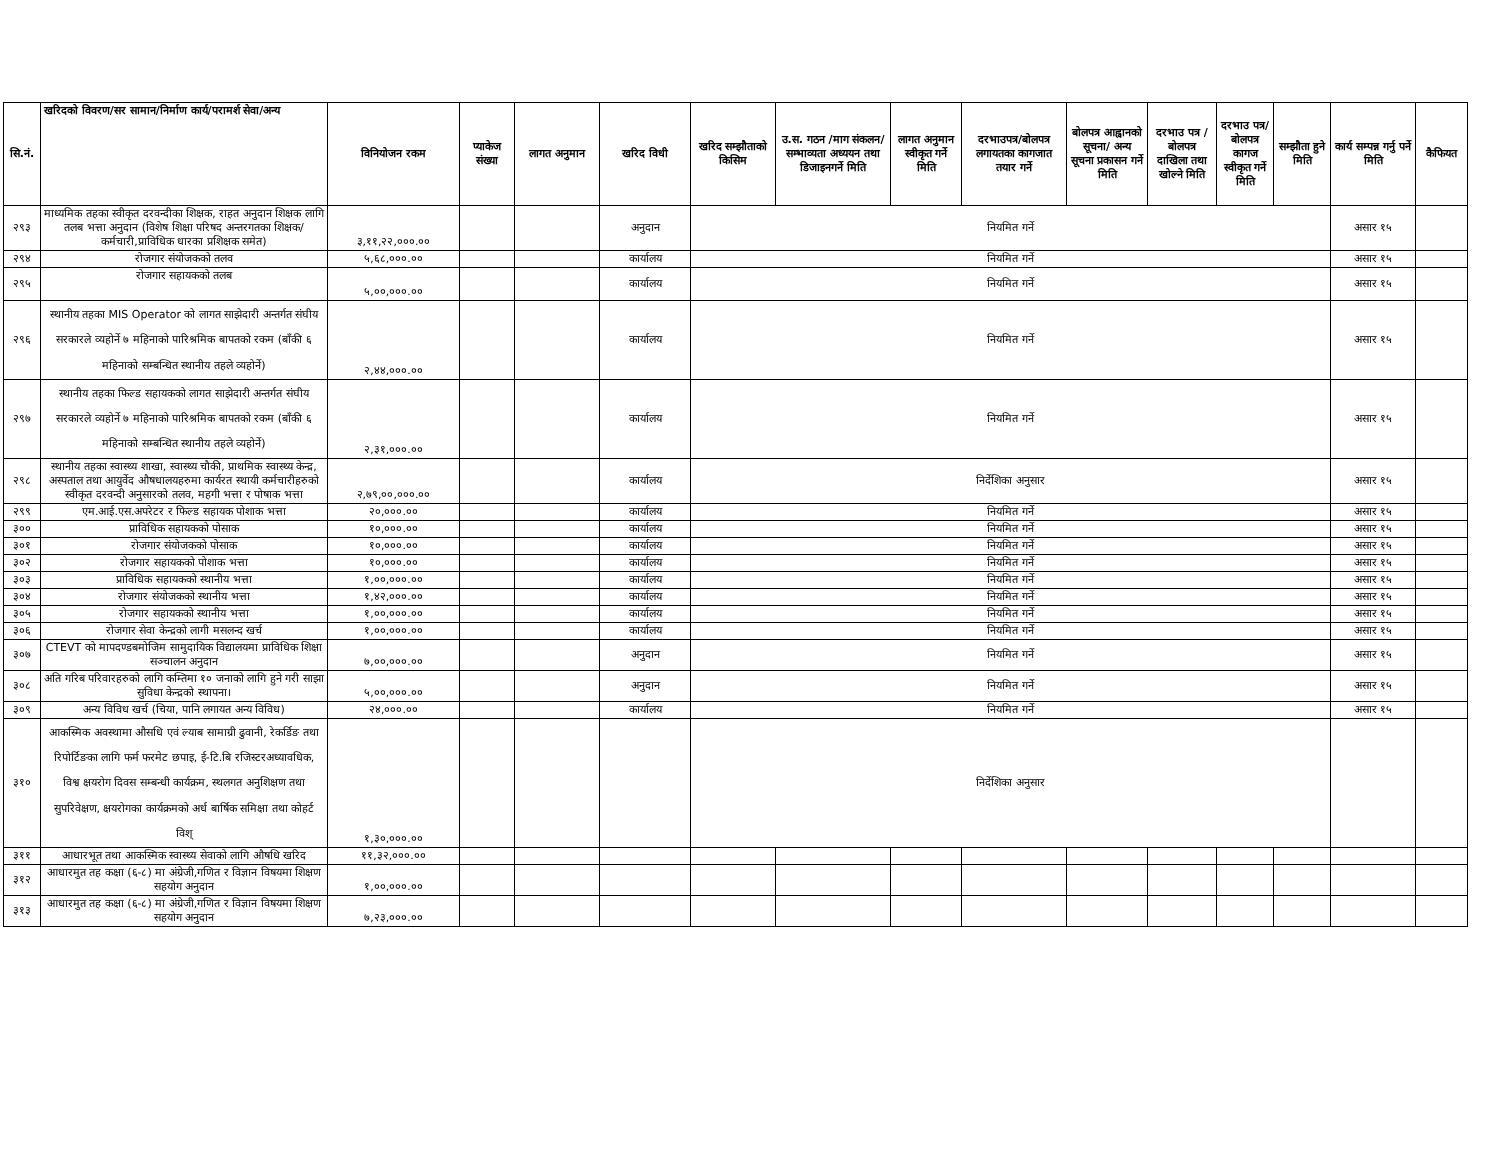| सि.नं. | खरिदको विवरण/सर सामान/निर्माण कार्य/परामर्श सेवा/अन्य | विनियोजन रकम | प्याकेज संख्या | लागत अनुमान | खरिद विधी | खरिद सम्झौताको किसिम | उ.स. गठन /माग संकलन/सम्भाव्यता अध्ययन तथा डिजाइनगर्ने मिति | लागत अनुमान स्वीकृत गर्ने मिति | दरभाउपत्र/बोलपत्र लगायतका कागजात तयार गर्ने | बोलपत्र आह्वानको सूचना/ अन्य सूचना प्रकासन गर्ने मिति | दरभाउ पत्र /बोलपत्र दाखिला तथा खोल्ने मिति | दरभाउ पत्र/बोलपत्र कागज स्वीकृत गर्ने मिति | सम्झौता हुने मिति | कार्य सम्पन्न गर्नु पर्ने मिति | कैफियत |
| --- | --- | --- | --- | --- | --- | --- | --- | --- | --- | --- | --- | --- | --- | --- | --- |
| २९३ | माध्यमिक तहका स्वीकृत दरवन्दीका शिक्षक, राहत अनुदान शिक्षक लागि तलब भत्ता अनुदान (विशेष शिक्षा परिषद अन्तरगतका शिक्षक/कर्मचारी,प्राविधिक धारका प्रशिक्षक समेत) | ३,११,२२,०००.०० | | | अनुदान | नियमित गर्ने | | | | | | | | असार १५ | |
| २९४ | रोजगार संयोजकको तलव | ५,६८,०००.०० | | | कार्यालय | नियमित गर्ने | | | | | | | | असार १५ | |
| २९५ | रोजगार सहायकको तलब | ५,००,०००.०० | | | कार्यालय | नियमित गर्ने | | | | | | | | असार १५ | |
| २९६ | स्थानीय तहका MIS Operator को लागत साझेदारी अन्तर्गत संघीय सरकारले व्यहोर्ने ७ महिनाको पारिश्रमिक बापतको रकम (बाँकी ६ महिनाको सम्बन्धित स्थानीय तहले व्यहोर्ने) | २,४४,०००.०० | | | कार्यालय | नियमित गर्ने | | | | | | | | असार १५ | |
| २९७ | स्थानीय तहका फिल्ड सहायकको लागत साझेदारी अन्तर्गत संघीय सरकारले व्यहोर्ने ७ महिनाको पारिश्रमिक बापतको रकम (बाँकी ६ महिनाको सम्बन्धित स्थानीय तहले व्यहोर्ने) | २,३१,०००.०० | | | कार्यालय | नियमित गर्ने | | | | | | | | असार १५ | |
| २९८ | स्थानीय तहका स्वास्थ्य शाखा, स्वास्थ्य चौकी, प्राथमिक स्वास्थ्य केन्द्र, अस्पताल तथा आयुर्वेद औषधालयहरुमा कार्यरत स्थायी कर्मचारीहरुको स्वीकृत दरवन्दी अनुसारको तलव, महगी भत्ता र पोषाक भत्ता | २,७९,००,०००.०० | | | कार्यालय | निर्देशिका अनुसार | | | | | | | | असार १५ | |
| २९९ | एम.आई.एस.अपरेटर र फिल्ड सहायक पोशाक भत्ता | २०,०००.०० | | | कार्यालय | नियमित गर्ने | | | | | | | | असार १५ | |
| ३०० | प्राविधिक सहायकको पोसाक | १०,०००.०० | | | कार्यालय | नियमित गर्ने | | | | | | | | असार १५ | |
| ३०१ | रोजगार संयोजकको पोसाक | १०,०००.०० | | | कार्यालय | नियमित गर्ने | | | | | | | | असार १५ | |
| ३०२ | रोजगार सहायकको पोशाक भत्ता | १०,०००.०० | | | कार्यालय | नियमित गर्ने | | | | | | | | असार १५ | |
| ३०३ | प्राविधिक सहायकको स्थानीय भत्ता | १,००,०००.०० | | | कार्यालय | नियमित गर्ने | | | | | | | | असार १५ | |
| ३०४ | रोजगार संयोजकको स्थानीय भत्ता | १,४२,०००.०० | | | कार्यालय | नियमित गर्ने | | | | | | | | असार १५ | |
| ३०५ | रोजगार सहायकको स्थानीय भत्ता | १,००,०००.०० | | | कार्यालय | नियमित गर्ने | | | | | | | | असार १५ | |
| ३०६ | रोजगार सेवा केन्द्रको लागी मसलन्द खर्च | १,००,०००.०० | | | कार्यालय | नियमित गर्ने | | | | | | | | असार १५ | |
| ३०७ | CTEVT को मापदण्डबमोजिम सामुदायिक विद्यालयमा प्राविधिक शिक्षा सञ्चालन अनुदान | ७,००,०००.०० | | | अनुदान | नियमित गर्ने | | | | | | | | असार १५ | |
| ३०८ | अति गरिब परिवारहरुको लागि कम्तिमा १० जनाको लागि हुने गरी साझा सुविधा केन्द्रको स्थापना। | ५,००,०००.०० | | | अनुदान | नियमित गर्ने | | | | | | | | असार १५ | |
| ३०९ | अन्य विविध खर्च (चिया, पानि लगायत अन्य विविध) | २४,०००.०० | | | कार्यालय | नियमित गर्ने | | | | | | | | असार १५ | |
| ३१० | आकस्मिक अवस्थामा औसधि एवं ल्याब सामाग्री ढुवानी, रेकर्डिङ तथा रिपोर्टिङका लागि फर्म फरमेट छपाइ, ई-टि.बि रजिस्टरअध्यावधिक, विश्व क्षयरोग दिवस सम्बन्धी कार्यक्रम, स्थलगत अनुशिक्षण तथा सुपरिवेक्षण, क्षयरोगका कार्यक्रमको अर्ध बार्षिक समिक्षा तथा कोहर्ट विश् | १,३०,०००.०० | | | | निर्देशिका अनुसार | | | | | | | | | |
| ३११ | आधारभूत तथा आकस्मिक स्वास्थ्य सेवाको लागि औषधि खरिद | ११,३२,०००.०० | | | | | | | | | | | | | |
| ३१२ | आधारमुत तह कक्षा (६-८) मा अंग्रेजी,गणित र विज्ञान विषयमा शिक्षण सहयोग अनुदान | १,००,०००.०० | | | | | | | | | | | | | |
| ३१३ | आधारमुत तह कक्षा (६-८) मा अंग्रेजी,गणित र विज्ञान विषयमा शिक्षण सहयोग अनुदान | ७,२३,०००.०० | | | | | | | | | | | | | |